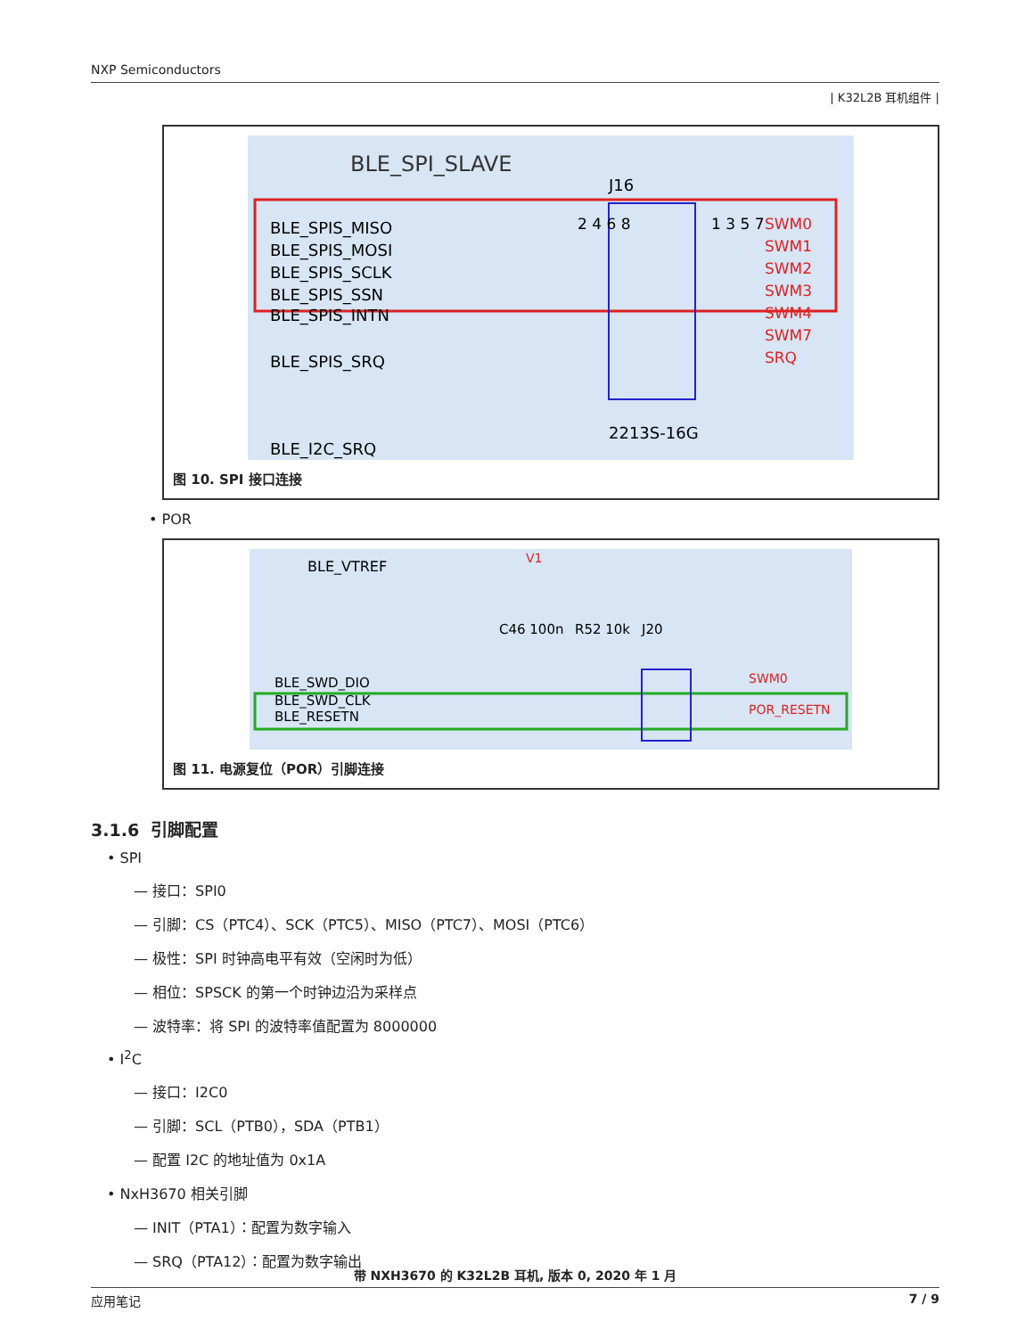NXP Semiconductors
| K32L2B 耳机组件 |
BLE_SPI_SLAVE
J16
BLE_SPIS_MISO
BLE_SPIS_MOSI
BLE_SPIS_SCLK
BLE_SPIS_SSN
BLE_SPIS_INTN
BLE_SPIS_SRQ
BLE_I2C_SRQ
2 4 6 8
1 3 5 7
SWM0
SWM1
SWM2
SWM3
SWM4
SWM7
SRQ
2213S-16G
图 10. SPI 接口连接
• POR
BLE_VTREF
V1
C46 100n
R52 10k
J20
BLE_SWD_DIO
BLE_SWD_CLK
BLE_RESETN
SWM0
POR_RESETN
图 11. 电源复位（POR）引脚连接
3.1.6 引脚配置
• SPI
— 接口：SPI0
— 引脚：CS（PTC4）、SCK（PTC5）、MISO（PTC7）、MOSI（PTC6）
— 极性：SPI 时钟高电平有效（空闲时为低）
— 相位：SPSCK 的第一个时钟边沿为采样点
— 波特率：将 SPI 的波特率值配置为 8000000
• I<sup>2</sup>C
— 接口：I2C0
— 引脚：SCL（PTB0），SDA（PTB1）
— 配置 I2C 的地址值为 0x1A
• NxH3670 相关引脚
— INIT（PTA1）：配置为数字输入
— SRQ（PTA12）：配置为数字输出
带 NXH3670 的 K32L2B 耳机, 版本 0, 2020 年 1 月
应用笔记 7 / 9